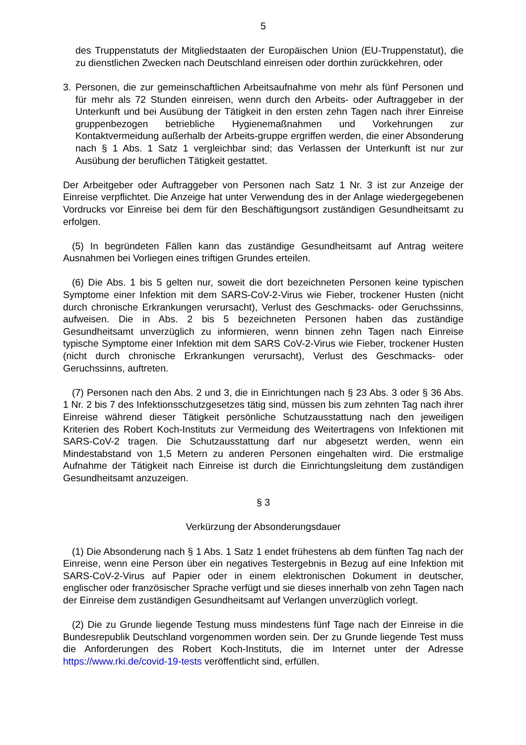5
des Truppenstatuts der Mitgliedstaaten der Europäischen Union (EU-Truppensta­tut), die zu dienstlichen Zwecken nach Deutschland einreisen oder dorthin zurück­kehren, oder
3. Personen, die zur gemeinschaftlichen Arbeitsaufnahme von mehr als fünf Personen und für mehr als 72 Stunden einreisen, wenn durch den Arbeits- oder Auftraggeber in der Unterkunft und bei Ausübung der Tätigkeit in den ersten zehn Tagen nach ihrer Einreise gruppenbezogen betriebliche Hygienemaßnahmen und Vorkehrun­gen zur Kontaktvermeidung außerhalb der Arbeits-gruppe ergriffen werden, die ei­ner Absonderung nach § 1 Abs. 1 Satz 1 vergleichbar sind; das Verlassen der Un­terkunft ist nur zur Ausübung der beruflichen Tätigkeit gestattet.
Der Arbeitgeber oder Auftraggeber von Personen nach Satz 1 Nr. 3 ist zur Anzeige der Einreise verpflichtet. Die Anzeige hat unter Verwendung des in der Anlage wieder­gegebenen Vordrucks vor Einreise bei dem für den Beschäftigungsort zuständigen Gesundheitsamt zu erfolgen.
(5) In begründeten Fällen kann das zuständige Gesundheitsamt auf Antrag weitere Ausnahmen bei Vorliegen eines triftigen Grundes erteilen.
(6) Die Abs. 1 bis 5 gelten nur, soweit die dort bezeichneten Personen keine typi­schen Symptome einer Infektion mit dem SARS-CoV-2-Virus wie Fieber, trockener Husten (nicht durch chronische Erkrankungen verursacht), Verlust des Geschmacks- oder Geruchssinns, aufweisen. Die in Abs. 2 bis 5 bezeichneten Personen haben das zuständige Gesundheitsamt unverzüglich zu informieren, wenn binnen zehn Tagen nach Einreise typische Symptome einer Infektion mit dem SARS CoV-2-Virus wie Fie­ber, trockener Husten (nicht durch chronische Erkrankungen verursacht), Verlust des Geschmacks- oder Geruchssinns, auftreten.
(7) Personen nach den Abs. 2 und 3, die in Einrichtungen nach § 23 Abs. 3 oder § 36 Abs. 1 Nr. 2 bis 7 des Infektionsschutzgesetzes tätig sind, müssen bis zum zehnten Tag nach ihrer Einreise während dieser Tätigkeit persönliche Schutzausstattung nach den jeweiligen Kriterien des Robert Koch-Instituts zur Vermeidung des Weitertragens von Infektionen mit SARS-CoV-2 tragen. Die Schutzausstattung darf nur abgesetzt werden, wenn ein Mindestabstand von 1,5 Metern zu anderen Personen eingehalten wird. Die erstmalige Aufnahme der Tätigkeit nach Einreise ist durch die Einrichtungs­leitung dem zuständigen Gesundheitsamt anzuzeigen.
§ 3
Verkürzung der Absonderungsdauer
(1) Die Absonderung nach § 1 Abs. 1 Satz 1 endet frühestens ab dem fünften Tag nach der Einreise, wenn eine Person über ein negatives Testergebnis in Bezug auf eine Infektion mit SARS-CoV-2-Virus auf Papier oder in einem elektronischen Doku­ment in deutscher, englischer oder französischer Sprache verfügt und sie dieses in­nerhalb von zehn Tagen nach der Einreise dem zuständigen Gesundheitsamt auf Ver­langen unverzüglich vorlegt.
(2) Die zu Grunde liegende Testung muss mindestens fünf Tage nach der Einreise in die Bundesrepublik Deutschland vorgenommen worden sein. Der zu Grunde lie­gende Test muss die Anforderungen des Robert Koch-Instituts, die im Internet unter der Adresse https://www.rki.de/covid-19-tests veröffentlicht sind, erfüllen.